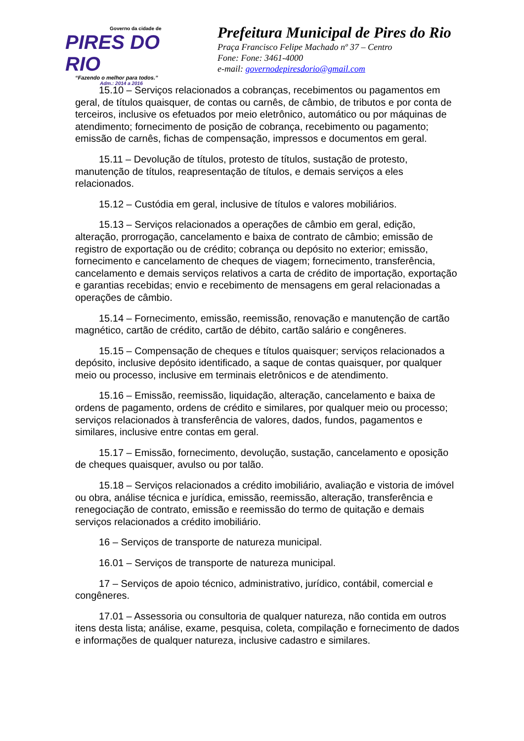Governo da cidade de
PIRES DO RIO
“Fazendo o melhor para todos.”
Adm.: 2014 a 2016
Prefeitura Municipal de Pires do Rio
Praça Francisco Felipe Machado nº 37 – Centro
Fone: Fone: 3461-4000
e-mail: governodepiresdorio@gmail.com
15.10 – Serviços relacionados a cobranças, recebimentos ou pagamentos em geral, de títulos quaisquer, de contas ou carnês, de câmbio, de tributos e por conta de terceiros, inclusive os efetuados por meio eletrônico, automático ou por máquinas de atendimento; fornecimento de posição de cobrança, recebimento ou pagamento; emissão de carnês, fichas de compensação, impressos e documentos em geral.
15.11 – Devolução de títulos, protesto de títulos, sustação de protesto, manutenção de títulos, reapresentação de títulos, e demais serviços a eles relacionados.
15.12 – Custódia em geral, inclusive de títulos e valores mobiliários.
15.13 – Serviços relacionados a operações de câmbio em geral, edição, alteração, prorrogação, cancelamento e baixa de contrato de câmbio; emissão de registro de exportação ou de crédito; cobrança ou depósito no exterior; emissão, fornecimento e cancelamento de cheques de viagem; fornecimento, transferência, cancelamento e demais serviços relativos a carta de crédito de importação, exportação e garantias recebidas; envio e recebimento de mensagens em geral relacionadas a operações de câmbio.
15.14 – Fornecimento, emissão, reemissão, renovação e manutenção de cartão magnético, cartão de crédito, cartão de débito, cartão salário e congêneres.
15.15 – Compensação de cheques e títulos quaisquer; serviços relacionados a depósito, inclusive depósito identificado, a saque de contas quaisquer, por qualquer meio ou processo, inclusive em terminais eletrônicos e de atendimento.
15.16 – Emissão, reemissão, liquidação, alteração, cancelamento e baixa de ordens de pagamento, ordens de crédito e similares, por qualquer meio ou processo; serviços relacionados à transferência de valores, dados, fundos, pagamentos e similares, inclusive entre contas em geral.
15.17 – Emissão, fornecimento, devolução, sustação, cancelamento e oposição de cheques quaisquer, avulso ou por talão.
15.18 – Serviços relacionados a crédito imobiliário, avaliação e vistoria de imóvel ou obra, análise técnica e jurídica, emissão, reemissão, alteração, transferência e renegociação de contrato, emissão e reemissão do termo de quitação e demais serviços relacionados a crédito imobiliário.
16 – Serviços de transporte de natureza municipal.
16.01 – Serviços de transporte de natureza municipal.
17 – Serviços de apoio técnico, administrativo, jurídico, contábil, comercial e congêneres.
17.01 – Assessoria ou consultoria de qualquer natureza, não contida em outros itens desta lista; análise, exame, pesquisa, coleta, compilação e fornecimento de dados e informações de qualquer natureza, inclusive cadastro e similares.